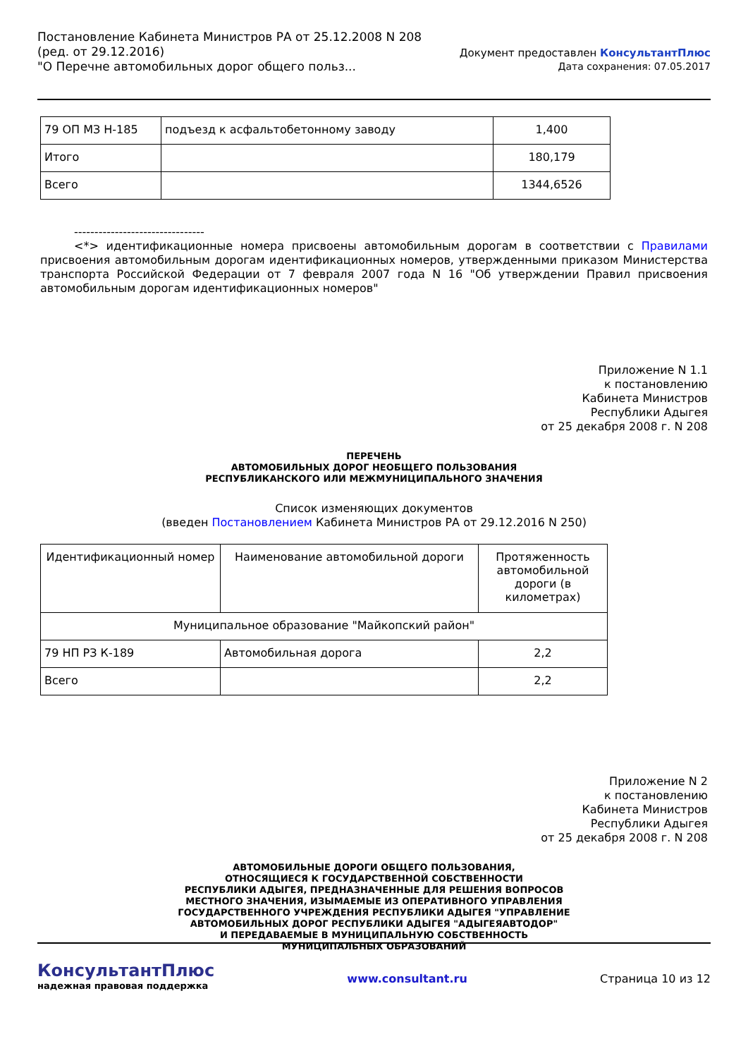Постановление Кабинета Министров РА от 25.12.2008 N 208
(ред. от 29.12.2016)
"О Перечне автомобильных дорог общего польз...
Документ предоставлен КонсультантПлюс
Дата сохранения: 07.05.2017
| 79 ОП МЗ Н-185 | подъезд к асфальтобетонному заводу | 1,400 |
| Итого | | 180,179 |
| Всего | | 1344,6526 |
--------------------------------
<*> идентификационные номера присвоены автомобильным дорогам в соответствии с Правилами присвоения автомобильным дорогам идентификационных номеров, утвержденными приказом Министерства транспорта Российской Федерации от 7 февраля 2007 года N 16 "Об утверждении Правил присвоения автомобильным дорогам идентификационных номеров"
Приложение N 1.1
к постановлению
Кабинета Министров
Республики Адыгея
от 25 декабря 2008 г. N 208
ПЕРЕЧЕНЬ
АВТОМОБИЛЬНЫХ ДОРОГ НЕОБЩЕГО ПОЛЬЗОВАНИЯ
РЕСПУБЛИКАНСКОГО ИЛИ МЕЖМУНИЦИПАЛЬНОГО ЗНАЧЕНИЯ
Список изменяющих документов
(введен Постановлением Кабинета Министров РА от 29.12.2016 N 250)
| Идентификационный номер | Наименование автомобильной дороги | Протяженность автомобильной дороги (в километрах) |
| Муниципальное образование "Майкопский район" | | |
| 79 НП РЗ К-189 | Автомобильная дорога | 2,2 |
| Всего | | 2,2 |
Приложение N 2
к постановлению
Кабинета Министров
Республики Адыгея
от 25 декабря 2008 г. N 208
АВТОМОБИЛЬНЫЕ ДОРОГИ ОБЩЕГО ПОЛЬЗОВАНИЯ,
ОТНОСЯЩИЕСЯ К ГОСУДАРСТВЕННОЙ СОБСТВЕННОСТИ
РЕСПУБЛИКИ АДЫГЕЯ, ПРЕДНАЗНАЧЕННЫЕ ДЛЯ РЕШЕНИЯ ВОПРОСОВ
МЕСТНОГО ЗНАЧЕНИЯ, ИЗЫМАЕМЫЕ ИЗ ОПЕРАТИВНОГО УПРАВЛЕНИЯ
ГОСУДАРСТВЕННОГО УЧРЕЖДЕНИЯ РЕСПУБЛИКИ АДЫГЕЯ "УПРАВЛЕНИЕ
АВТОМОБИЛЬНЫХ ДОРОГ РЕСПУБЛИКИ АДЫГЕЯ "АДЫГЕЯАВТОДОР"
И ПЕРЕДАВАЕМЫЕ В МУНИЦИПАЛЬНУЮ СОБСТВЕННОСТЬ
МУНИЦИПАЛЬНЫХ ОБРАЗОВАНИЙ
КонсультантПлюс
надежная правовая поддержка
www.consultant.ru Страница 10 из 12